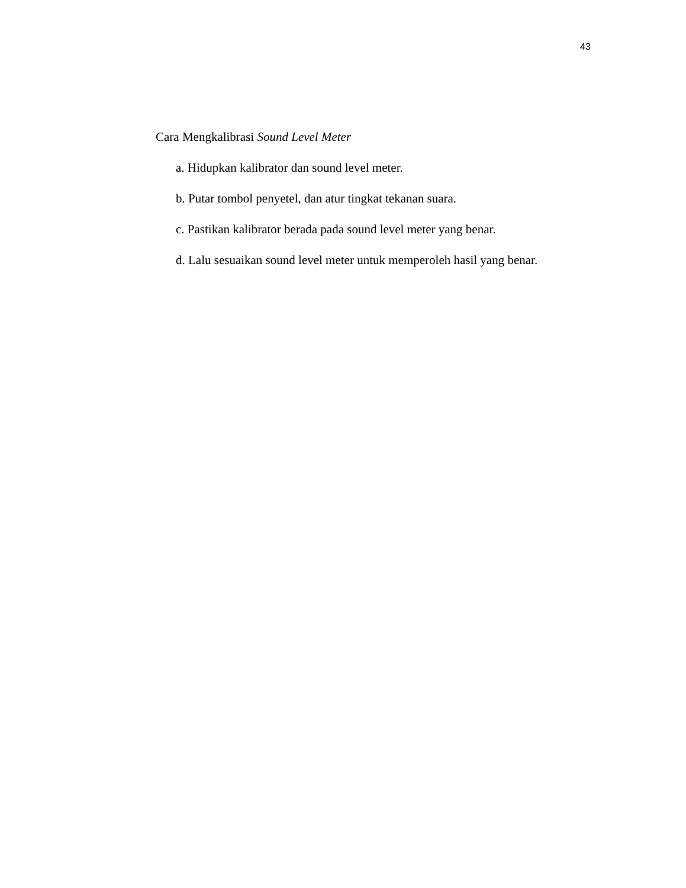43
Cara Mengkalibrasi Sound Level Meter
a. Hidupkan kalibrator dan sound level meter.
b. Putar tombol penyetel, dan atur tingkat tekanan suara.
c. Pastikan kalibrator berada pada sound level meter yang benar.
d. Lalu sesuaikan sound level meter untuk memperoleh hasil yang benar.